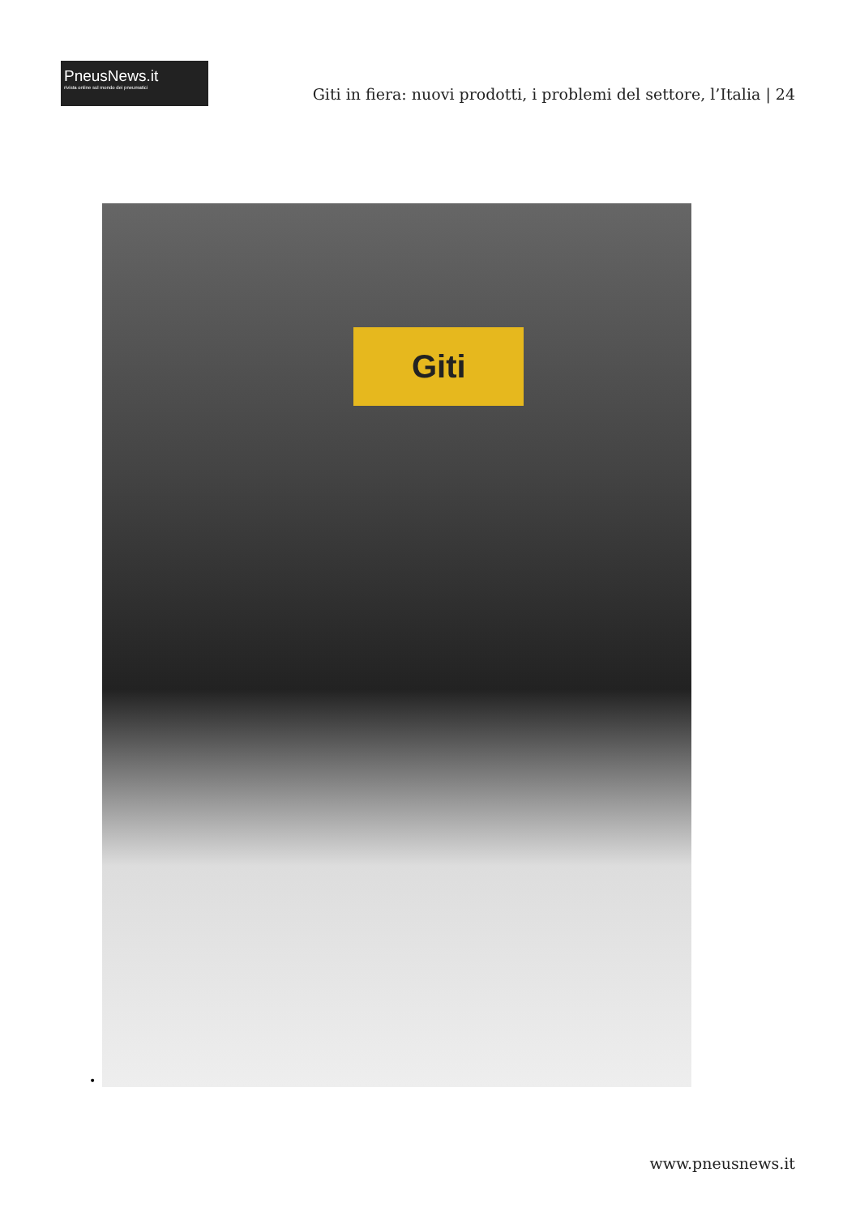PneusNews.it
rivista online sul mondo dei pneumatici
Giti in fiera: nuovi prodotti, i problemi del settore, l’Italia | 24
•
Giti
www.pneusnews.it